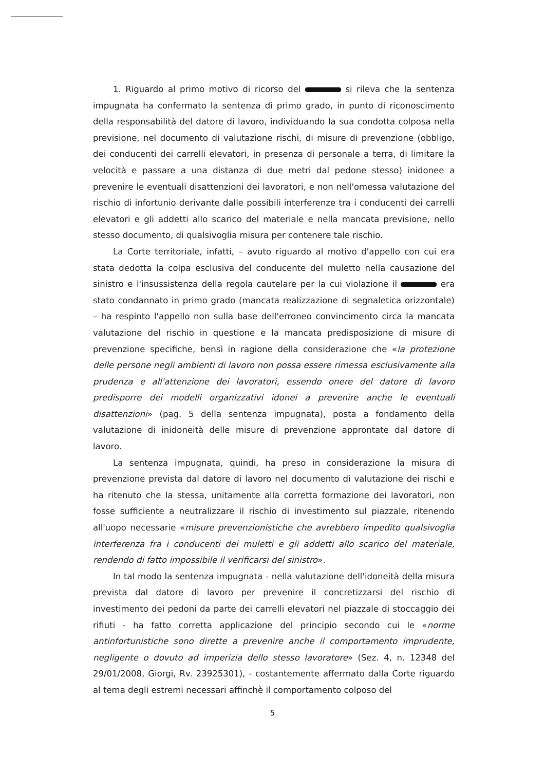1. Riguardo al primo motivo di ricorso del si rileva che la sentenza impugnata ha confermato la sentenza di primo grado, in punto di riconoscimento della responsabilità del datore di lavoro, individuando la sua condotta colposa nella previsione, nel documento di valutazione rischi, di misure di prevenzione (obbligo, dei conducenti dei carrelli elevatori, in presenza di personale a terra, di limitare la velocità e passare a una distanza di due metri dal pedone stesso) inidonee a prevenire le eventuali disattenzioni dei lavoratori, e non nell'omessa valutazione del rischio di infortunio derivante dalle possibili interferenze tra i conducenti dei carrelli elevatori e gli addetti allo scarico del materiale e nella mancata previsione, nello stesso documento, di qualsivoglia misura per contenere tale rischio.
La Corte territoriale, infatti, – avuto riguardo al motivo d'appello con cui era stata dedotta la colpa esclusiva del conducente del muletto nella causazione del sinistro e l'insussistenza della regola cautelare per la cui violazione il era stato condannato in primo grado (mancata realizzazione di segnaletica orizzontale) – ha respinto l'appello non sulla base dell'erroneo convincimento circa la mancata valutazione del rischio in questione e la mancata predisposizione di misure di prevenzione specifiche, bensì in ragione della considerazione che «la protezione delle persone negli ambienti di lavoro non possa essere rimessa esclusivamente alla prudenza e all'attenzione dei lavoratori, essendo onere del datore di lavoro predisporre dei modelli organizzativi idonei a prevenire anche le eventuali disattenzioni» (pag. 5 della sentenza impugnata), posta a fondamento della valutazione di inidoneità delle misure di prevenzione approntate dal datore di lavoro.
La sentenza impugnata, quindi, ha preso in considerazione la misura di prevenzione prevista dal datore di lavoro nel documento di valutazione dei rischi e ha ritenuto che la stessa, unitamente alla corretta formazione dei lavoratori, non fosse sufficiente a neutralizzare il rischio di investimento sul piazzale, ritenendo all'uopo necessarie «misure prevenzionistiche che avrebbero impedito qualsivoglia interferenza fra i conducenti dei muletti e gli addetti allo scarico del materiale, rendendo di fatto impossibile il verificarsi del sinistro».
In tal modo la sentenza impugnata - nella valutazione dell'idoneità della misura prevista dal datore di lavoro per prevenire il concretizzarsi del rischio di investimento dei pedoni da parte dei carrelli elevatori nel piazzale di stoccaggio dei rifiuti - ha fatto corretta applicazione del principio secondo cui le «norme antinfortunistiche sono dirette a prevenire anche il comportamento imprudente, negligente o dovuto ad imperizia dello stesso lavoratore» (Sez. 4, n. 12348 del 29/01/2008, Giorgi, Rv. 23925301), - costantemente affermato dalla Corte riguardo al tema degli estremi necessari affinchè il comportamento colposo del
5